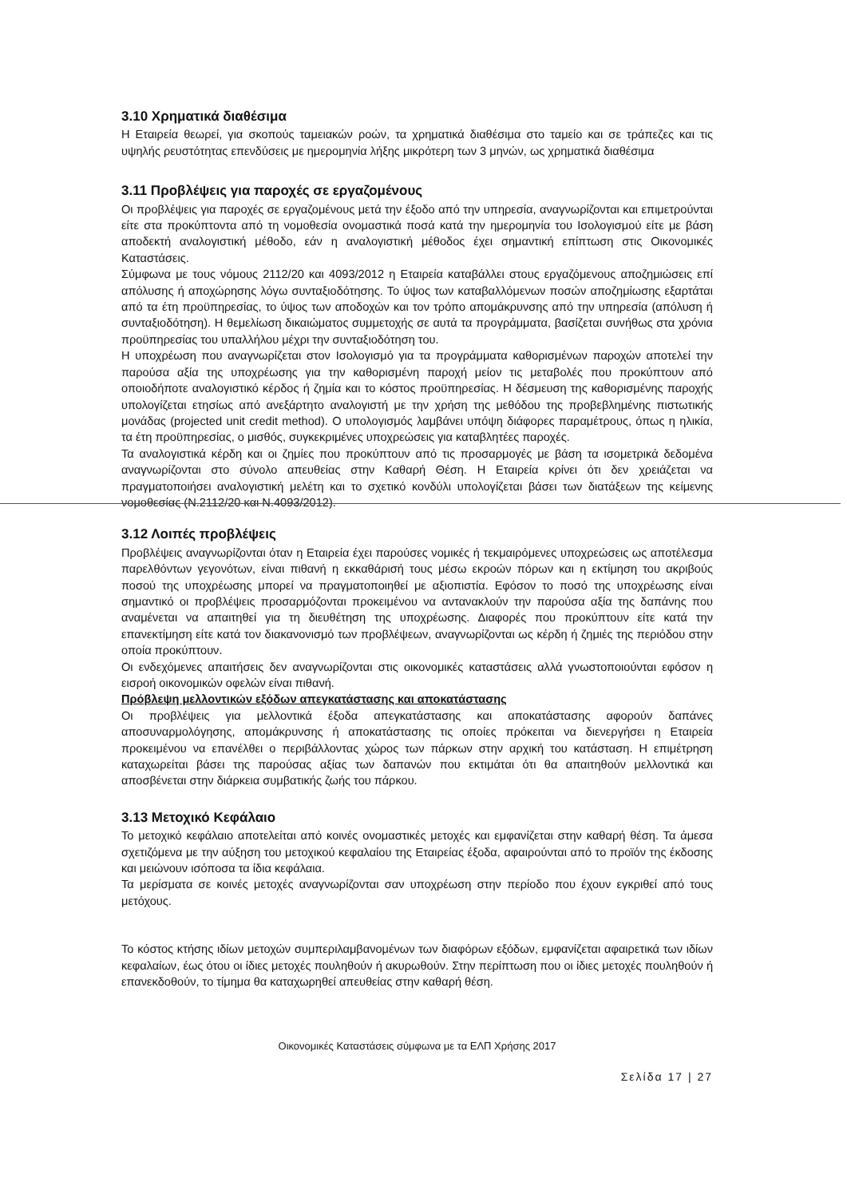3.10 Χρηματικά διαθέσιμα
Η Εταιρεία θεωρεί, για σκοπούς ταμειακών ροών, τα χρηματικά διαθέσιμα στο ταμείο και σε τράπεζες και τις υψηλής ρευστότητας επενδύσεις με ημερομηνία λήξης μικρότερη των 3 μηνών, ως χρηματικά διαθέσιμα
3.11 Προβλέψεις για παροχές σε εργαζομένους
Οι προβλέψεις για παροχές σε εργαζομένους μετά την έξοδο από την υπηρεσία, αναγνωρίζονται και επιμετρούνται είτε στα προκύπτοντα από τη νομοθεσία ονομαστικά ποσά κατά την ημερομηνία του Ισολογισμού είτε με βάση αποδεκτή αναλογιστική μέθοδο, εάν η αναλογιστική μέθοδος έχει σημαντική επίπτωση στις Οικονομικές Καταστάσεις.
Σύμφωνα με τους νόμους 2112/20 και 4093/2012 η Εταιρεία καταβάλλει στους εργαζόμενους αποζημιώσεις επί απόλυσης ή αποχώρησης λόγω συνταξιοδότησης. Το ύψος των καταβαλλόμενων ποσών αποζημίωσης εξαρτάται από τα έτη προϋπηρεσίας, το ύψος των αποδοχών και τον τρόπο απομάκρυνσης από την υπηρεσία (απόλυση ή συνταξιοδότηση). Η θεμελίωση δικαιώματος συμμετοχής σε αυτά τα προγράμματα, βασίζεται συνήθως στα χρόνια προϋπηρεσίας του υπαλλήλου μέχρι την συνταξιοδότηση του.
Η υποχρέωση που αναγνωρίζεται στον Ισολογισμό για τα προγράμματα καθορισμένων παροχών αποτελεί την παρούσα αξία της υποχρέωσης για την καθορισμένη παροχή μείον τις μεταβολές που προκύπτουν από οποιοδήποτε αναλογιστικό κέρδος ή ζημία και το κόστος προϋπηρεσίας. Η δέσμευση της καθορισμένης παροχής υπολογίζεται ετησίως από ανεξάρτητο αναλογιστή με την χρήση της μεθόδου της προβεβλημένης πιστωτικής μονάδας (projected unit credit method). Ο υπολογισμός λαμβάνει υπόψη διάφορες παραμέτρους, όπως η ηλικία, τα έτη προϋπηρεσίας, ο μισθός, συγκεκριμένες υποχρεώσεις για καταβλητέες παροχές.
Τα αναλογιστικά κέρδη και οι ζημίες που προκύπτουν από τις προσαρμογές με βάση τα ισομετρικά δεδομένα αναγνωρίζονται στο σύνολο απευθείας στην Καθαρή Θέση. Η Εταιρεία κρίνει ότι δεν χρειάζεται να πραγματοποιήσει αναλογιστική μελέτη και το σχετικό κονδύλι υπολογίζεται βάσει των διατάξεων της κείμενης νομοθεσίας (Ν.2112/20 και Ν.4093/2012).
3.12 Λοιπές προβλέψεις
Προβλέψεις αναγνωρίζονται όταν η Εταιρεία έχει παρούσες νομικές ή τεκμαιρόμενες υποχρεώσεις ως αποτέλεσμα παρελθόντων γεγονότων, είναι πιθανή η εκκαθάρισή τους μέσω εκροών πόρων και η εκτίμηση του ακριβούς ποσού της υποχρέωσης μπορεί να πραγματοποιηθεί με αξιοπιστία. Εφόσον το ποσό της υποχρέωσης είναι σημαντικό οι προβλέψεις προσαρμόζονται προκειμένου να αντανακλούν την παρούσα αξία της δαπάνης που αναμένεται να απαιτηθεί για τη διευθέτηση της υποχρέωσης. Διαφορές που προκύπτουν είτε κατά την επανεκτίμηση είτε κατά τον διακανονισμό των προβλέψεων, αναγνωρίζονται ως κέρδη ή ζημιές της περιόδου στην οποία προκύπτουν.
Οι ενδεχόμενες απαιτήσεις δεν αναγνωρίζονται στις οικονομικές καταστάσεις αλλά γνωστοποιούνται εφόσον η εισροή οικονομικών οφελών είναι πιθανή.
Πρόβλεψη μελλοντικών εξόδων απεγκατάστασης και αποκατάστασης
Οι προβλέψεις για μελλοντικά έξοδα απεγκατάστασης και αποκατάστασης αφορούν δαπάνες αποσυναρμολόγησης, απομάκρυνσης ή αποκατάστασης τις οποίες πρόκειται να διενεργήσει η Εταιρεία προκειμένου να επανέλθει ο περιβάλλοντας χώρος των πάρκων στην αρχική του κατάσταση. Η επιμέτρηση καταχωρείται βάσει της παρούσας αξίας των δαπανών που εκτιμάται ότι θα απαιτηθούν μελλοντικά και αποσβένεται στην διάρκεια συμβατικής ζωής του πάρκου.
3.13 Μετοχικό Κεφάλαιο
Το μετοχικό κεφάλαιο αποτελείται από κοινές ονομαστικές μετοχές και εμφανίζεται στην καθαρή θέση. Τα άμεσα σχετιζόμενα με την αύξηση του μετοχικού κεφαλαίου της Εταιρείας έξοδα, αφαιρούνται από το προϊόν της έκδοσης και μειώνουν ισόποσα τα ίδια κεφάλαια.
Τα μερίσματα σε κοινές μετοχές αναγνωρίζονται σαν υποχρέωση στην περίοδο που έχουν εγκριθεί από τους μετόχους.
Το κόστος κτήσης ιδίων μετοχών συμπεριλαμβανομένων των διαφόρων εξόδων, εμφανίζεται αφαιρετικά των ιδίων κεφαλαίων, έως ότου οι ίδιες μετοχές πουληθούν ή ακυρωθούν. Στην περίπτωση που οι ίδιες μετοχές πουληθούν ή επανεκδοθούν, το τίμημα θα καταχωρηθεί απευθείας στην καθαρή θέση.
Οικονομικές Καταστάσεις σύμφωνα με τα ΕΛΠ Χρήσης 2017
Σελίδα 17 | 27